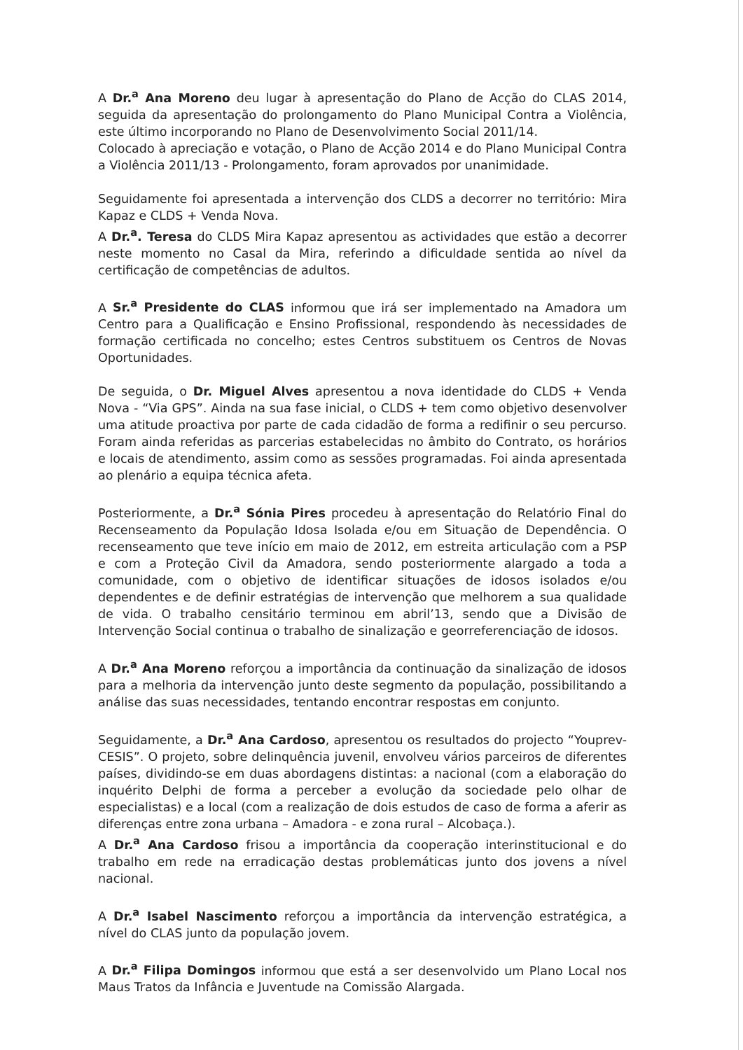A Dr.<sup>a</sup> Ana Moreno deu lugar à apresentação do Plano de Acção do CLAS 2014, seguida da apresentação do prolongamento do Plano Municipal Contra a Violência, este último incorporando no Plano de Desenvolvimento Social 2011/14.
Colocado à apreciação e votação, o Plano de Acção 2014 e do Plano Municipal Contra a Violência 2011/13 - Prolongamento, foram aprovados por unanimidade.
Seguidamente foi apresentada a intervenção dos CLDS a decorrer no território: Mira Kapaz e CLDS + Venda Nova.
A Dr.<sup>a</sup>. Teresa do CLDS Mira Kapaz apresentou as actividades que estão a decorrer neste momento no Casal da Mira, referindo a dificuldade sentida ao nível da certificação de competências de adultos.
A Sr.<sup>a</sup> Presidente do CLAS informou que irá ser implementado na Amadora um Centro para a Qualificação e Ensino Profissional, respondendo às necessidades de formação certificada no concelho; estes Centros substituem os Centros de Novas Oportunidades.
De seguida, o Dr. Miguel Alves apresentou a nova identidade do CLDS + Venda Nova - “Via GPS”. Ainda na sua fase inicial, o CLDS + tem como objetivo desenvolver uma atitude proactiva por parte de cada cidadão de forma a redifinir o seu percurso. Foram ainda referidas as parcerias estabelecidas no âmbito do Contrato, os horários e locais de atendimento, assim como as sessões programadas. Foi ainda apresentada ao plenário a equipa técnica afeta.
Posteriormente, a Dr.<sup>a</sup> Sónia Pires procedeu à apresentação do Relatório Final do Recenseamento da População Idosa Isolada e/ou em Situação de Dependência. O recenseamento que teve início em maio de 2012, em estreita articulação com a PSP e com a Proteção Civil da Amadora, sendo posteriormente alargado a toda a comunidade, com o objetivo de identificar situações de idosos isolados e/ou dependentes e de definir estratégias de intervenção que melhorem a sua qualidade de vida. O trabalho censitário terminou em abril’13, sendo que a Divisão de Intervenção Social continua o trabalho de sinalização e georreferenciação de idosos.
A Dr.<sup>a</sup> Ana Moreno reforçou a importância da continuação da sinalização de idosos para a melhoria da intervenção junto deste segmento da população, possibilitando a análise das suas necessidades, tentando encontrar respostas em conjunto.
Seguidamente, a Dr.<sup>a</sup> Ana Cardoso, apresentou os resultados do projecto “Youprev-CESIS”. O projeto, sobre delinquência juvenil, envolveu vários parceiros de diferentes países, dividindo-se em duas abordagens distintas: a nacional (com a elaboração do inquérito Delphi de forma a perceber a evolução da sociedade pelo olhar de especialistas) e a local (com a realização de dois estudos de caso de forma a aferir as diferenças entre zona urbana – Amadora - e zona rural – Alcobaça.).
A Dr.<sup>a</sup> Ana Cardoso frisou a importância da cooperação interinstitucional e do trabalho em rede na erradicação destas problemáticas junto dos jovens a nível nacional.
A Dr.<sup>a</sup> Isabel Nascimento reforçou a importância da intervenção estratégica, a nível do CLAS junto da população jovem.
A Dr.<sup>a</sup> Filipa Domingos informou que está a ser desenvolvido um Plano Local nos Maus Tratos da Infância e Juventude na Comissão Alargada.